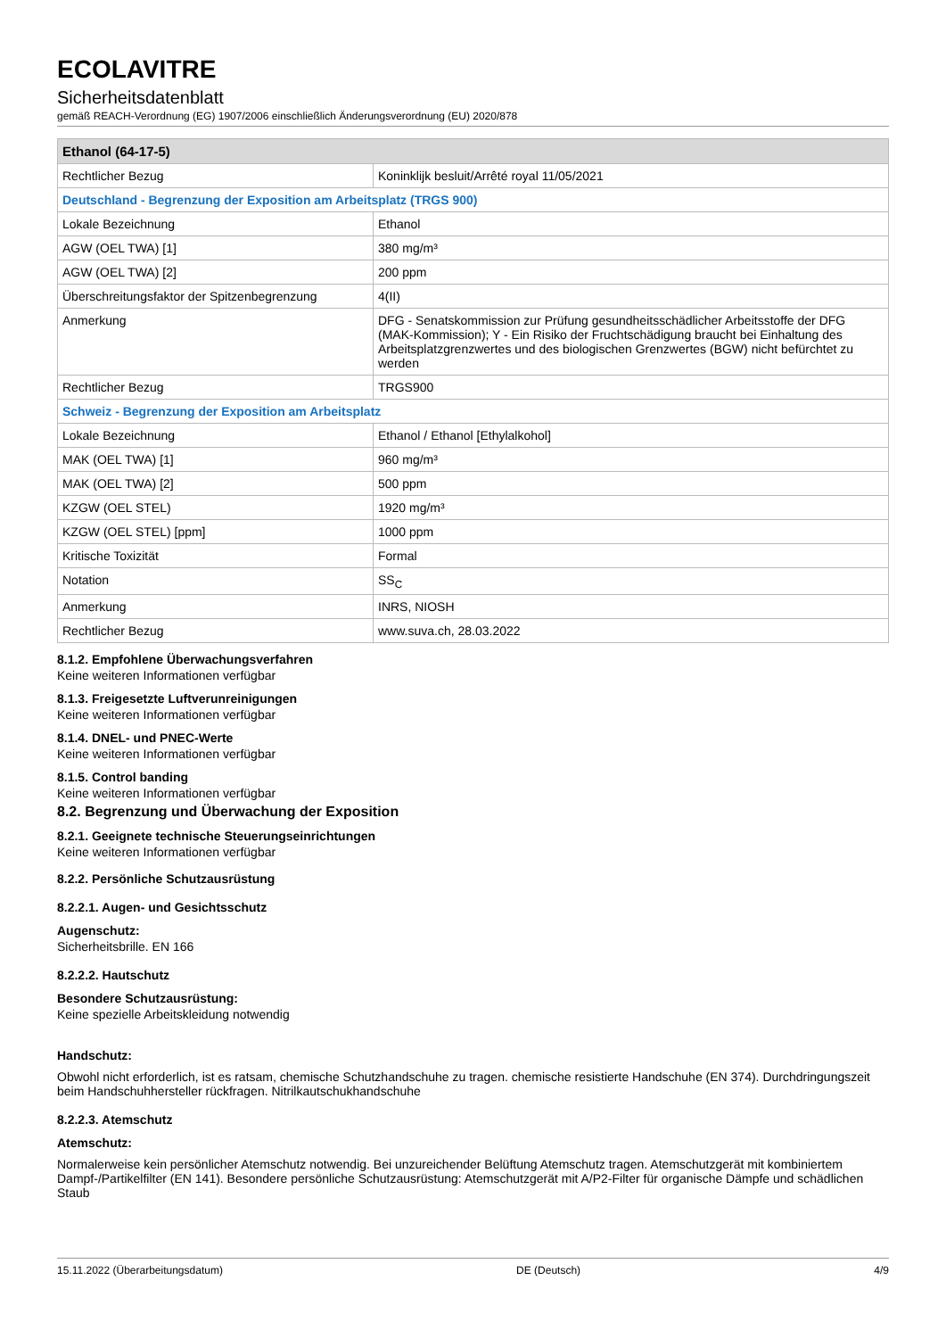ECOLAVITRE
Sicherheitsdatenblatt
gemäß REACH-Verordnung (EG) 1907/2006 einschließlich Änderungsverordnung (EU) 2020/878
| Ethanol (64-17-5) | |
| --- | --- |
| Rechtlicher Bezug | Koninklijk besluit/Arrêté royal 11/05/2021 |
| Deutschland - Begrenzung der Exposition am Arbeitsplatz (TRGS 900) | |
| Lokale Bezeichnung | Ethanol |
| AGW (OEL TWA) [1] | 380 mg/m³ |
| AGW (OEL TWA) [2] | 200 ppm |
| Überschreitungsfaktor der Spitzenbegrenzung | 4(II) |
| Anmerkung | DFG - Senatskommission zur Prüfung gesundheitsschädlicher Arbeitsstoffe der DFG (MAK-Kommission); Y - Ein Risiko der Fruchtschädigung braucht bei Einhaltung des Arbeitsplatzgrenzwertes und des biologischen Grenzwertes (BGW) nicht befürchtet zu werden |
| Rechtlicher Bezug | TRGS900 |
| Schweiz - Begrenzung der Exposition am Arbeitsplatz | |
| Lokale Bezeichnung | Ethanol / Ethanol [Ethylalkohol] |
| MAK (OEL TWA) [1] | 960 mg/m³ |
| MAK (OEL TWA) [2] | 500 ppm |
| KZGW (OEL STEL) | 1920 mg/m³ |
| KZGW (OEL STEL) [ppm] | 1000 ppm |
| Kritische Toxizität | Formal |
| Notation | SS<sub>C</sub> |
| Anmerkung | INRS, NIOSH |
| Rechtlicher Bezug | www.suva.ch, 28.03.2022 |
8.1.2. Empfohlene Überwachungsverfahren
Keine weiteren Informationen verfügbar
8.1.3. Freigesetzte Luftverunreinigungen
Keine weiteren Informationen verfügbar
8.1.4. DNEL- und PNEC-Werte
Keine weiteren Informationen verfügbar
8.1.5. Control banding
Keine weiteren Informationen verfügbar
8.2. Begrenzung und Überwachung der Exposition
8.2.1. Geeignete technische Steuerungseinrichtungen
Keine weiteren Informationen verfügbar
8.2.2. Persönliche Schutzausrüstung
8.2.2.1. Augen- und Gesichtsschutz
Augenschutz:
Sicherheitsbrille. EN 166
8.2.2.2. Hautschutz
Besondere Schutzausrüstung:
Keine spezielle Arbeitskleidung notwendig
Handschutz:
Obwohl nicht erforderlich, ist es ratsam, chemische Schutzhandschuhe zu tragen. chemische resistierte Handschuhe (EN 374). Durchdringungszeit beim Handschuhhersteller rückfragen. Nitrilkautschukhandschuhe
8.2.2.3. Atemschutz
Atemschutz:
Normalerweise kein persönlicher Atemschutz notwendig. Bei unzureichender Belüftung Atemschutz tragen. Atemschutzgerät mit kombiniertem Dampf-/Partikelfilter (EN 141). Besondere persönliche Schutzausrüstung: Atemschutzgerät mit A/P2-Filter für organische Dämpfe und schädlichen Staub
15.11.2022 (Überarbeitungsdatum) DE (Deutsch) 4/9